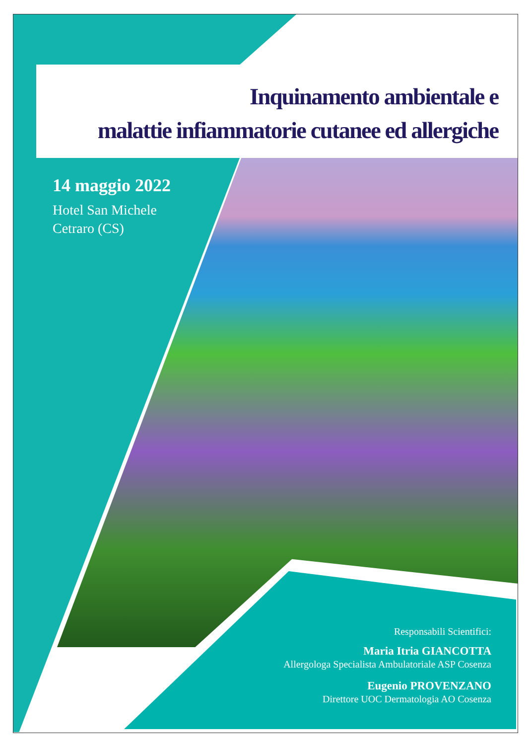Inquinamento ambientale e
malattie infiammatorie cutanee ed allergiche
14 maggio 2022
Hotel San Michele
Cetraro (CS)
Responsabili Scientifici:
Maria Itria GIANCOTTA
Allergologa Specialista Ambulatoriale ASP Cosenza
Eugenio PROVENZANO
Direttore UOC Dermatologia AO Cosenza